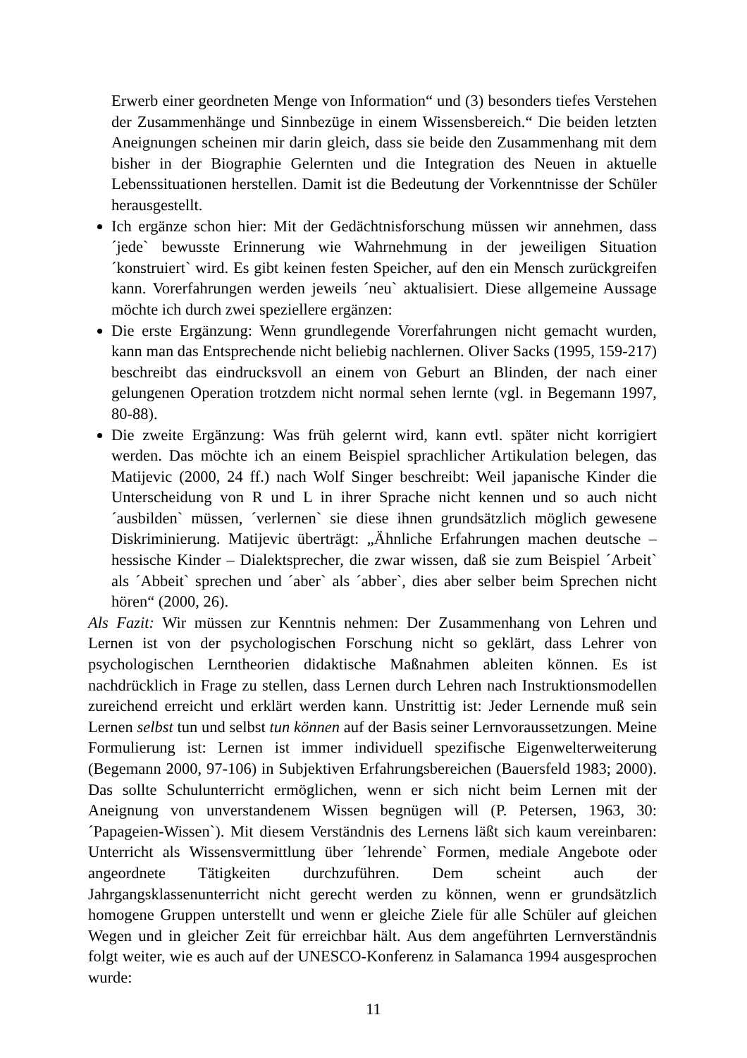Erwerb einer geordneten Menge von Information“ und (3) besonders tiefes Verstehen der Zusammenhänge und Sinnbezüge in einem Wissensbereich.“ Die beiden letzten Aneignungen scheinen mir darin gleich, dass sie beide den Zusammenhang mit dem bisher in der Biographie Gelernten und die Integration des Neuen in aktuelle Lebenssituationen herstellen. Damit ist die Bedeutung der Vorkenntnisse der Schüler herausgestellt.
Ich ergänze schon hier: Mit der Gedächtnisforschung müssen wir annehmen, dass ´jede` bewusste Erinnerung wie Wahrnehmung in der jeweiligen Situation ´konstruiert` wird. Es gibt keinen festen Speicher, auf den ein Mensch zurückgreifen kann. Vorerfahrungen werden jeweils ´neu` aktualisiert. Diese allgemeine Aussage möchte ich durch zwei speziellere ergänzen:
Die erste Ergänzung: Wenn grundlegende Vorerfahrungen nicht gemacht wurden, kann man das Entsprechende nicht beliebig nachlernen. Oliver Sacks (1995, 159-217) beschreibt das eindrucksvoll an einem von Geburt an Blinden, der nach einer gelungenen Operation trotzdem nicht normal sehen lernte (vgl. in Begemann 1997, 80-88).
Die zweite Ergänzung: Was früh gelernt wird, kann evtl. später nicht korrigiert werden. Das möchte ich an einem Beispiel sprachlicher Artikulation belegen, das Matijevic (2000, 24 ff.) nach Wolf Singer beschreibt: Weil japanische Kinder die Unterscheidung von R und L in ihrer Sprache nicht kennen und so auch nicht ´ausbilden` müssen, ´verlernen` sie diese ihnen grundsätzlich möglich gewesene Diskriminierung. Matijevic überträgt: „Ähnliche Erfahrungen machen deutsche – hessische Kinder – Dialektsprecher, die zwar wissen, daß sie zum Beispiel ´Arbeit` als ´Abbeit` sprechen und ´aber` als ´abber`, dies aber selber beim Sprechen nicht hören“ (2000, 26).
Als Fazit: Wir müssen zur Kenntnis nehmen: Der Zusammenhang von Lehren und Lernen ist von der psychologischen Forschung nicht so geklärt, dass Lehrer von psychologischen Lerntheorien didaktische Maßnahmen ableiten können. Es ist nachdrücklich in Frage zu stellen, dass Lernen durch Lehren nach Instruktionsmodellen zureichend erreicht und erklärt werden kann. Unstrittig ist: Jeder Lernende muß sein Lernen selbst tun und selbst tun können auf der Basis seiner Lernvoraussetzungen. Meine Formulierung ist: Lernen ist immer individuell spezifische Eigenwelterweiterung (Begemann 2000, 97-106) in Subjektiven Erfahrungsbereichen (Bauersfeld 1983; 2000). Das sollte Schulunterricht ermöglichen, wenn er sich nicht beim Lernen mit der Aneignung von unverstandenem Wissen begnügen will (P. Petersen, 1963, 30: ´Papageien-Wissen`). Mit diesem Verständnis des Lernens läßt sich kaum vereinbaren: Unterricht als Wissensvermittlung über ´lehrende` Formen, mediale Angebote oder angeordnete Tätigkeiten durchzuführen. Dem scheint auch der Jahrgangsklassenunterricht nicht gerecht werden zu können, wenn er grundsätzlich homogene Gruppen unterstellt und wenn er gleiche Ziele für alle Schüler auf gleichen Wegen und in gleicher Zeit für erreichbar hält. Aus dem angeführten Lernverständnis folgt weiter, wie es auch auf der UNESCO-Konferenz in Salamanca 1994 ausgesprochen wurde:
11